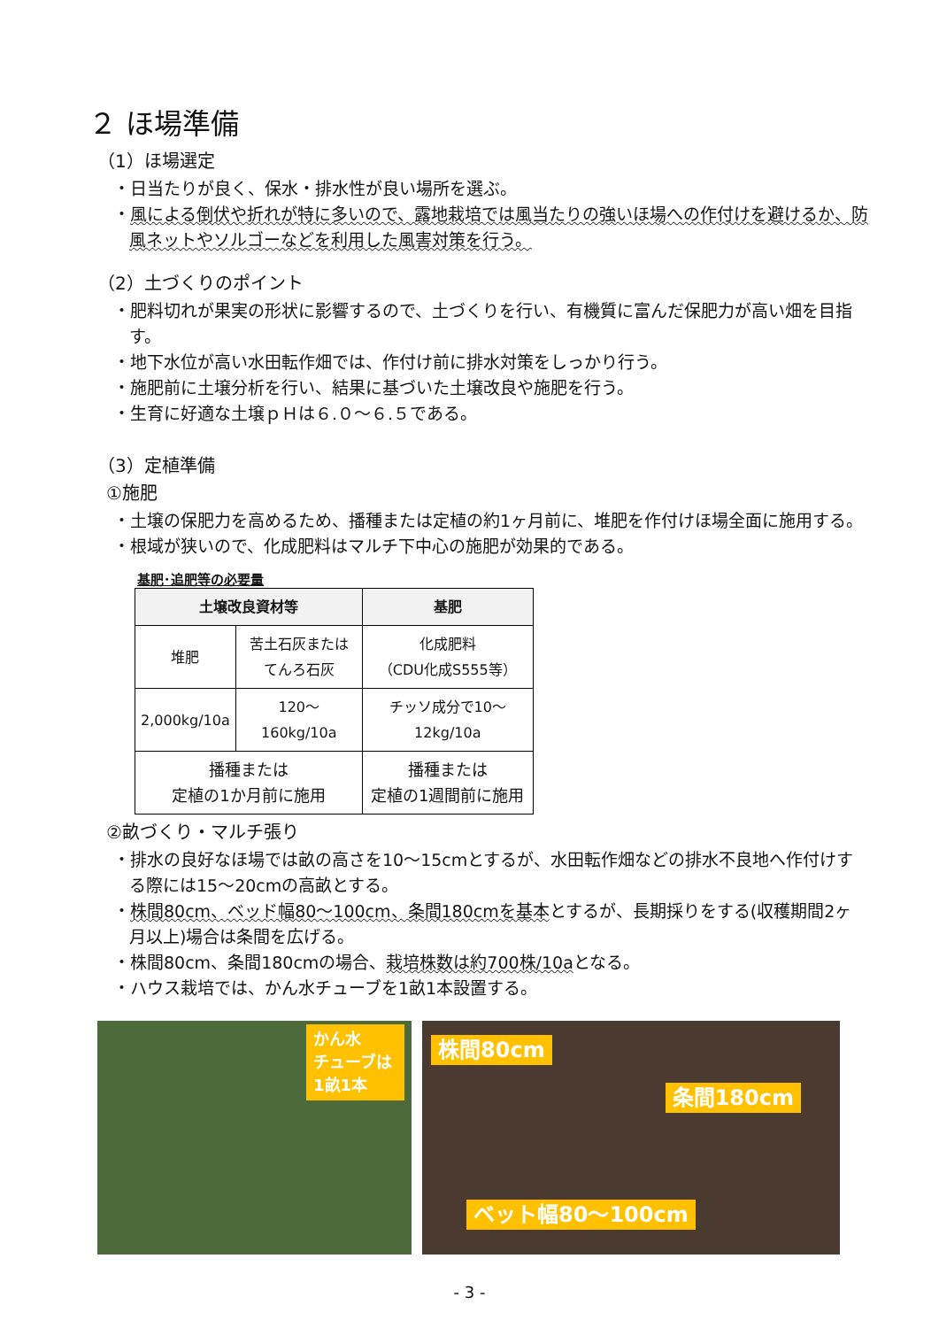２ ほ場準備
（1）ほ場選定
・日当たりが良く、保水・排水性が良い場所を選ぶ。
・風による倒伏や折れが特に多いので、露地栽培では風当たりの強いほ場への作付けを避けるか、防風ネットやソルゴーなどを利用した風害対策を行う。
（2）土づくりのポイント
・肥料切れが果実の形状に影響するので、土づくりを行い、有機質に富んだ保肥力が高い畑を目指す。
・地下水位が高い水田転作畑では、作付け前に排水対策をしっかり行う。
・施肥前に土壌分析を行い、結果に基づいた土壌改良や施肥を行う。
・生育に好適な土壌ｐＨは６.０～６.５である。
（3）定植準備
①施肥
・土壌の保肥力を高めるため、播種または定植の約1ヶ月前に、堆肥を作付けほ場全面に施用する。
・根域が狭いので、化成肥料はマルチ下中心の施肥が効果的である。
基肥･追肥等の必要量
| 土壌改良資材等 | | 基肥 |
| --- | --- | --- |
| 堆肥 | 苦土石灰または てんろ石灰 | 化成肥料 （CDU化成S555等） |
| 2,000kg/10a | 120～160kg/10a | チッソ成分で10～12kg/10a |
| 播種または 定植の1か月前に施用 | | 播種または 定植の1週間前に施用 |
②畝づくり・マルチ張り
・排水の良好なほ場では畝の高さを10～15cmとするが、水田転作畑などの排水不良地へ作付けする際には15～20cmの高畝とする。
・株間80cm、ベッド幅80～100cm、条間180cmを基本とするが、長期採りをする(収穫期間2ヶ月以上)場合は条間を広げる。
・株間80cm、条間180cmの場合、栽培株数は約700株/10aとなる。
・ハウス栽培では、かん水チューブを1畝1本設置する。
かん水
チューブは
1畝1本
株間80cm
条間180cm
ベット幅80～100cm
- 3 -